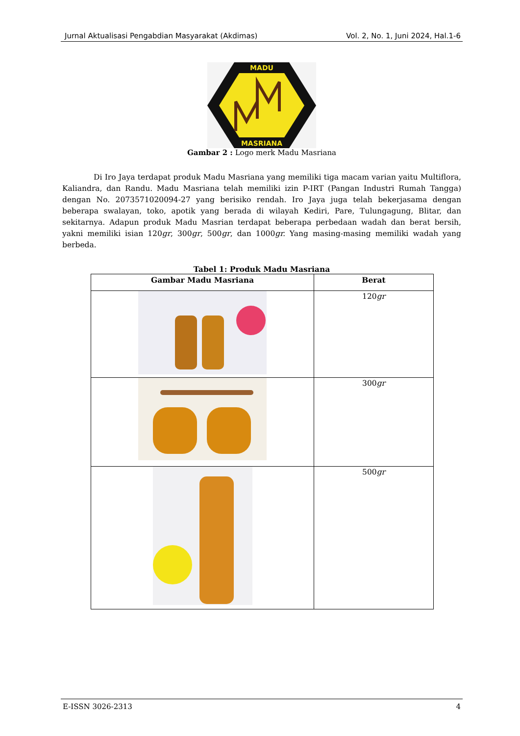Jurnal Aktualisasi Pengabdian Masyarakat (Akdimas) Vol. 2, No. 1, Juni 2024, Hal.1-6
MADU
MASRIANA
Gambar 2 : Logo merk Madu Masriana
Di Iro Jaya terdapat produk Madu Masriana yang memiliki tiga macam varian yaitu Multiflora, Kaliandra, dan Randu. Madu Masriana telah memiliki izin P-IRT (Pangan Industri Rumah Tangga) dengan No. 2073571020094-27 yang berisiko rendah. Iro Jaya juga telah bekerjasama dengan beberapa swalayan, toko, apotik yang berada di wilayah Kediri, Pare, Tulungagung, Blitar, dan sekitarnya. Adapun produk Madu Masrian terdapat beberapa perbedaan wadah dan berat bersih, yakni memiliki isian 120gr, 300gr, 500gr, dan 1000gr. Yang masing-masing memiliki wadah yang berbeda.
Tabel 1: Produk Madu Masriana
| Gambar Madu Masriana | Berat |
| --- | --- |
| | 120 gr |
| | 300 gr |
| | 500 gr |
E-ISSN 3026-2313 4